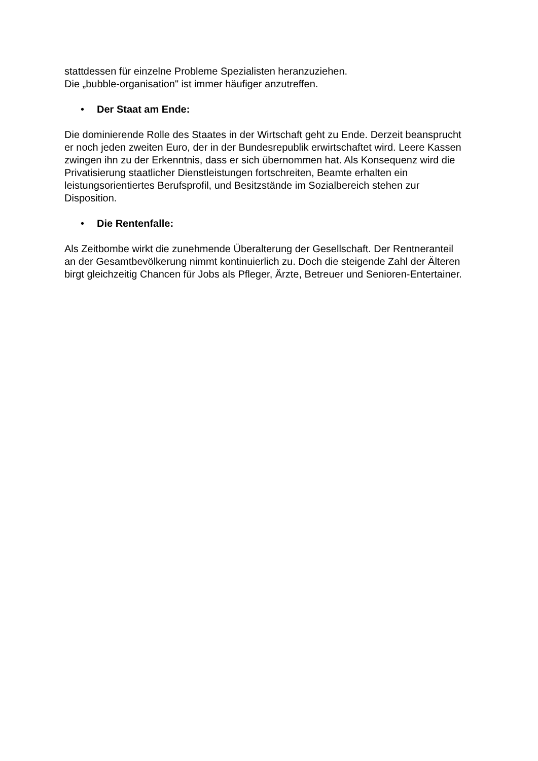stattdessen für einzelne Probleme Spezialisten heranzuziehen.
Die „bubble-organisation" ist immer häufiger anzutreffen.
• Der Staat am Ende:
Die dominierende Rolle des Staates in der Wirtschaft geht zu Ende. Derzeit beansprucht er noch jeden zweiten Euro, der in der Bundesrepublik erwirtschaftet wird. Leere Kassen zwingen ihn zu der Erkenntnis, dass er sich übernommen hat. Als Konsequenz wird die Privatisierung staatlicher Dienstleistungen fortschreiten, Beamte erhalten ein leistungsorientiertes Berufsprofil, und Besitzstände im Sozialbereich stehen zur Disposition.
• Die Rentenfalle:
Als Zeitbombe wirkt die zunehmende Überalterung der Gesellschaft. Der Rentneranteil an der Gesamtbevölkerung nimmt kontinuierlich zu. Doch die steigende Zahl der Älteren birgt gleichzeitig Chancen für Jobs als Pfleger, Ärzte, Betreuer und Senioren-Entertainer.